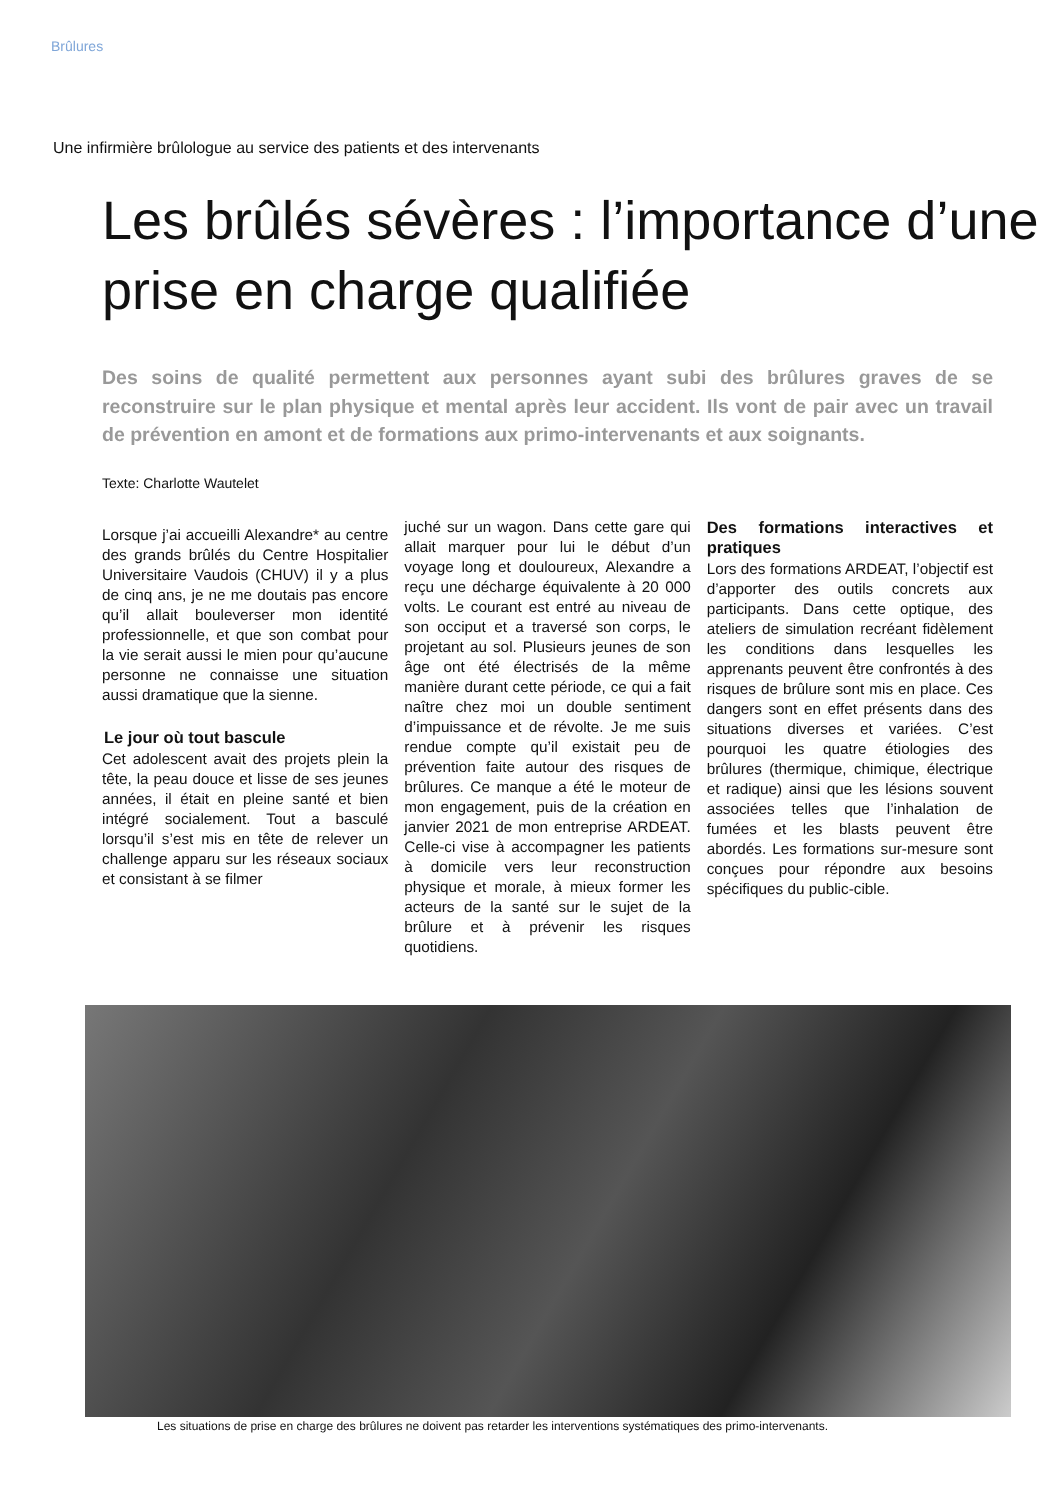Brûlures
Une infirmière brûlologue au service des patients et des intervenants
Les brûlés sévères : l’importance d’une prise en charge qualifiée
Des soins de qualité permettent aux personnes ayant subi des brûlures graves de se reconstruire sur le plan physique et mental après leur accident. Ils vont de pair avec un travail de prévention en amont et de formations aux primo-intervenants et aux soignants.
Texte: Charlotte Wautelet
Lorsque j’ai accueilli Alexandre* au centre des grands brûlés du Centre Hospitalier Universitaire Vaudois (CHUV) il y a plus de cinq ans, je ne me doutais pas encore qu’il allait bouleverser mon identité professionnelle, et que son combat pour la vie serait aussi le mien pour qu’aucune personne ne connaisse une situation aussi dramatique que la sienne.
Le jour où tout bascule
Cet adolescent avait des projets plein la tête, la peau douce et lisse de ses jeunes années, il était en pleine santé et bien intégré socialement. Tout a basculé lorsqu’il s’est mis en tête de relever un challenge apparu sur les réseaux sociaux et consistant à se filmer
juché sur un wagon. Dans cette gare qui allait marquer pour lui le début d’un voyage long et douloureux, Alexandre a reçu une décharge équivalente à 20 000 volts. Le courant est entré au niveau de son occiput et a traversé son corps, le projetant au sol. Plusieurs jeunes de son âge ont été électrisés de la même manière durant cette période, ce qui a fait naître chez moi un double sentiment d’impuissance et de révolte. Je me suis rendue compte qu’il existait peu de prévention faite autour des risques de brûlures. Ce manque a été le moteur de mon engagement, puis de la création en janvier 2021 de mon entreprise ARDEAT. Celle-ci vise à accompagner les patients à domicile vers leur reconstruction physique et morale, à mieux former les acteurs de la santé sur le sujet de la brûlure et à prévenir les risques quotidiens.
Des formations interactives et pratiques
Lors des formations ARDEAT, l’objectif est d’apporter des outils concrets aux participants. Dans cette optique, des ateliers de simulation recréant fidèlement les conditions dans lesquelles les apprenants peuvent être confrontés à des risques de brûlure sont mis en place. Ces dangers sont en effet présents dans des situations diverses et variées. C’est pourquoi les quatre étiologies des brûlures (thermique, chimique, électrique et radique) ainsi que les lésions souvent associées telles que l’inhalation de fumées et les blasts peuvent être abordés. Les formations sur-mesure sont conçues pour répondre aux besoins spécifiques du public-cible.
Les situations de prise en charge des brûlures ne doivent pas retarder les interventions systématiques des primo-intervenants.